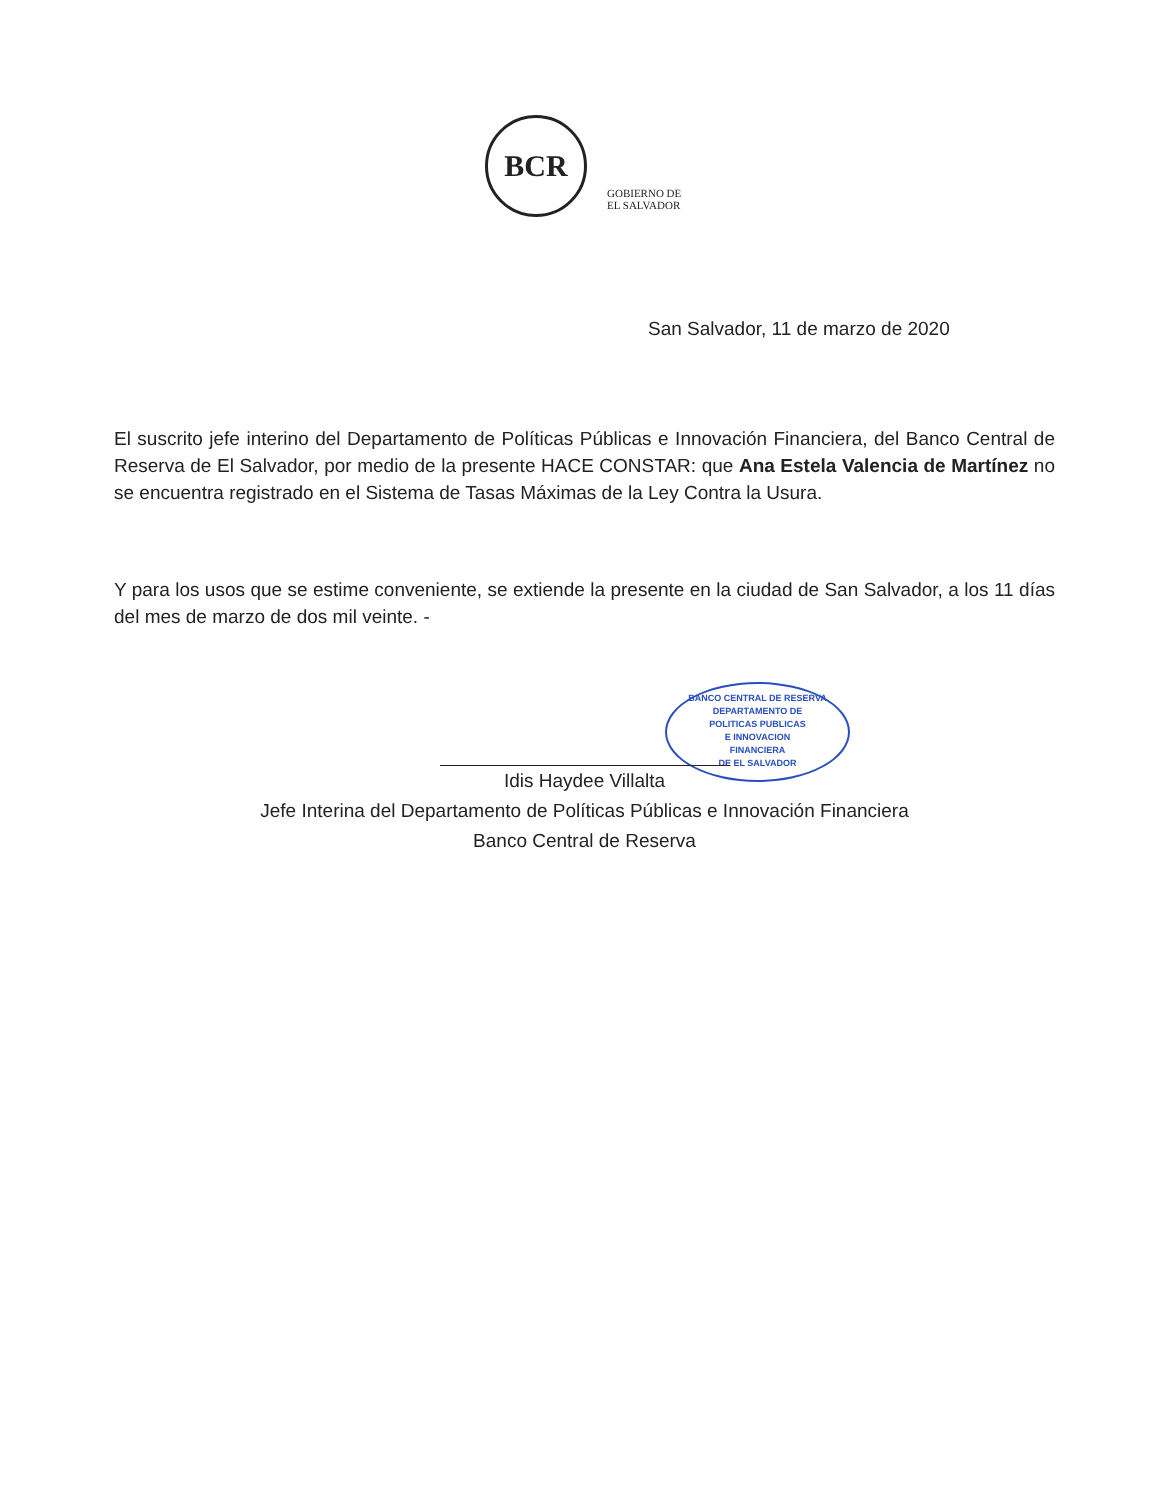BCR
GOBIERNO DE
EL SALVADOR
San Salvador, 11 de marzo de 2020
El suscrito jefe interino del Departamento de Políticas Públicas e Innovación Financiera, del Banco Central de Reserva de El Salvador, por medio de la presente HACE CONSTAR: que Ana Estela Valencia de Martínez no se encuentra registrado en el Sistema de Tasas Máximas de la Ley Contra la Usura.
Y para los usos que se estime conveniente, se extiende la presente en la ciudad de San Salvador, a los 11 días del mes de marzo de dos mil veinte. -
BANCO CENTRAL DE RESERVA
DEPARTAMENTO DE
POLITICAS PUBLICAS
E INNOVACION
FINANCIERA
DE EL SALVADOR
Idis Haydee Villalta
Jefe Interina del Departamento de Políticas Públicas e Innovación Financiera
Banco Central de Reserva